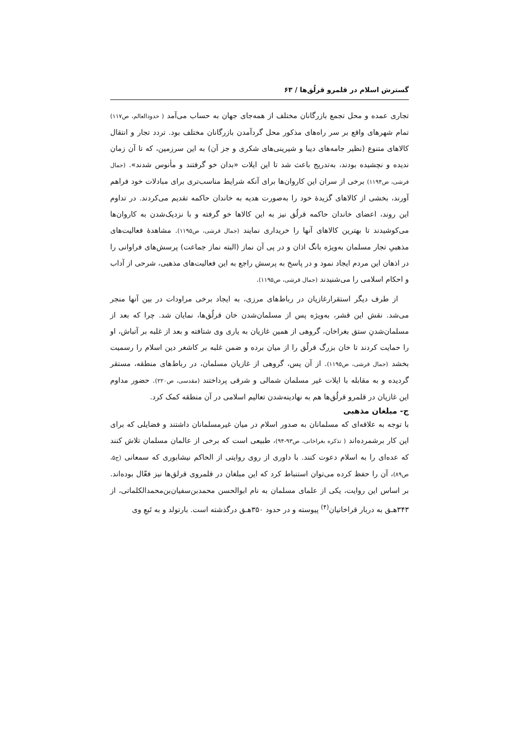گسترش اسلام در قلمرو قرلُق‌ها / ۶۳
تجاری عمده و محل تجمع بازرگانان مختلف از همه‌جای جهان به حساب می‌آمد ( حدودالعالم، ص۱۱۷) تمام شهرهای واقع بر سر راه‌های مذکور محل گردآمدن بازرگانان مختلف بود. تردد تجار و انتقال کالاهای متنوع (نظیر جامه‌های دیبا و شیرینی‌های شکری و جز آن) به این سرزمین، که تا آن زمان ندیده و نچشیده بودند، به‌تدریج باعث شد تا این ایلات «بدان خو گرفتند و مأنوس شدند». (جمال قرشی، ص۱۱۹۴) برخی از سران این کاروان‌ها برای آنکه شرایط مناسب‌تری برای مبادلات خود فراهم آورند، بخشی از کالاهای گزیدهٔ خود را به‌صورت هدیه به خاندان حاکمه تقدیم می‌کردند. در تداوم این روند، اعضای خاندان حاکمه قرلُق نیز به این کالاها خو گرفته و با نزدیک‌شدن به کاروان‌ها می‌کوشیدند تا بهترین کالاهای آنها را خریداری نمایند (جمال قرشی، ص۱۱۹۵). مشاهدهٔ فعالیت‌های مذهبیِ تجار مسلمان به‌ویژه بانگ اذان و در پی آن نماز (البته نماز جماعت) پرسش‌های فراوانی را در اذهان این مردم ایجاد نمود و در پاسخ به پرسش راجع به این فعالیت‌های مذهبی، شرحی از آداب و احکام اسلامی را می‌شنیدند (جمال قرشی، ص۱۱۹۵).
از طرف دیگر استقرارغازیان در رباط‌های مرزی، به ایجاد برخی مراودات در بین آنها منجر می‌شد. نقش این قشر، به‌ویژه پس از مسلمان‌شدن خان قرلُق‌ها، نمایان شد. چرا که بعد از مسلمان‌شدنِ ستق بغراخان، گروهی از همین غازیان به یاری وی شتافته و بعد از غلبه بر آتباش، او را حمایت کردند تا خان بزرگ قرلُق را از میان برده و ضمن غلبه بر کاشغر دین اسلام را رسمیت بخشد (جمال قرشی، ص۱۱۹۵). از آن پس، گروهی از غازیان مسلمان، در رباط‌های منطقه، مستقر گردیده و به مقابله با ایلات غیر مسلمان شمالی و شرقی پرداختند (مقدسی، ص۲۲۰). حضور مداوم این غازیان در قلمرو قرلُق‌ها هم به نهادینه‌شدن تعالیم اسلامی در آن منطقه کمک کرد.
ج- مبلغان مذهبی
با توجه به علاقه‌ای که مسلمانان به صدور اسلام در میان غیرمسلمانان داشتند و فضایلی که برای این کار برشمرده‌اند ( تذکره بغراخانی، ص۹۳-۹۴)، طبیعی است که برخی از عالمان مسلمان تلاش کنند که عده‌ای را به اسلام دعوت کنند. با داوری از روی روایتی از الحاکم نیشابوری که سمعانی (ج۵، ص۸۹)، آن را حفظ کرده می‌توان استنباط کرد که این مبلغان در قلمروی قرلق‌ها نیز فعّال بوده‌اند. بر اساس این روایت، یکی از علمای مسلمان به نام ابوالحسن محمدبن‌سفیان‌بن‌محمدالکلماتی، از ۳۴۳هـ‍ق به دربار قراخانیان<sup>(۴)</sup> پیوسته و در حدود ۳۵۰هـ‍ق درگذشته است. بارتولد و به تَبعِ وی